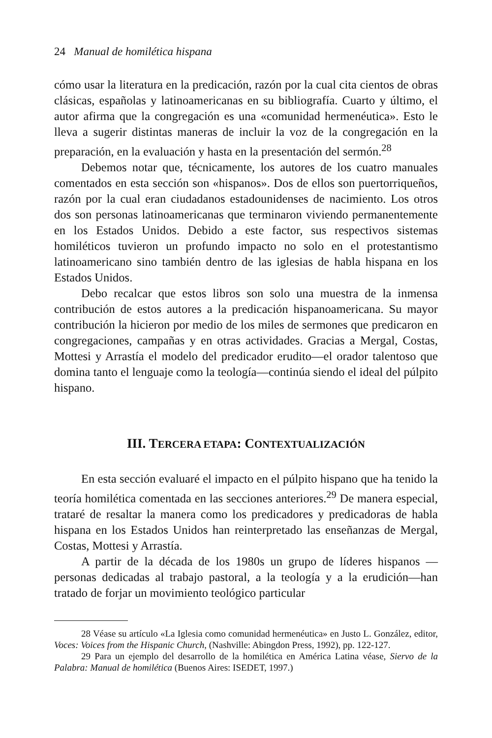24 Manual de homilética hispana
cómo usar la literatura en la predicación, razón por la cual cita cientos de obras clásicas, españolas y latinoamericanas en su bibliografía. Cuarto y último, el autor afirma que la congregación es una «comunidad hermenéutica». Esto le lleva a sugerir distintas maneras de incluir la voz de la congregación en la preparación, en la evaluación y hasta en la presentación del sermón.<sup>28</sup>
Debemos notar que, técnicamente, los autores de los cuatro manuales comentados en esta sección son «hispanos». Dos de ellos son puertorriqueños, razón por la cual eran ciudadanos estadounidenses de nacimiento. Los otros dos son personas latinoamericanas que terminaron viviendo permanentemente en los Estados Unidos. Debido a este factor, sus respectivos sistemas homiléticos tuvieron un profundo impacto no solo en el protestantismo latinoamericano sino también dentro de las iglesias de habla hispana en los Estados Unidos.
Debo recalcar que estos libros son solo una muestra de la inmensa contribución de estos autores a la predicación hispanoamericana. Su mayor contribución la hicieron por medio de los miles de sermones que predicaron en congregaciones, campañas y en otras actividades. Gracias a Mergal, Costas, Mottesi y Arrastía el modelo del predicador erudito—el orador talentoso que domina tanto el lenguaje como la teología—continúa siendo el ideal del púlpito hispano.
III. TERCERA ETAPA: CONTEXTUALIZACIÓN
En esta sección evaluaré el impacto en el púlpito hispano que ha tenido la teoría homilética comentada en las secciones anteriores.<sup>29</sup> De manera especial, trataré de resaltar la manera como los predicadores y predicadoras de habla hispana en los Estados Unidos han reinterpretado las enseñanzas de Mergal, Costas, Mottesi y Arrastía.
A partir de la década de los 1980s un grupo de líderes hispanos —personas dedicadas al trabajo pastoral, a la teología y a la erudición—han tratado de forjar un movimiento teológico particular
28 Véase su artículo «La Iglesia como comunidad hermenéutica» en Justo L. González, editor, Voces: Voices from the Hispanic Church, (Nashville: Abingdon Press, 1992), pp. 122-127.
29 Para un ejemplo del desarrollo de la homilética en América Latina véase, Siervo de la Palabra: Manual de homilética (Buenos Aires: ISEDET, 1997.)